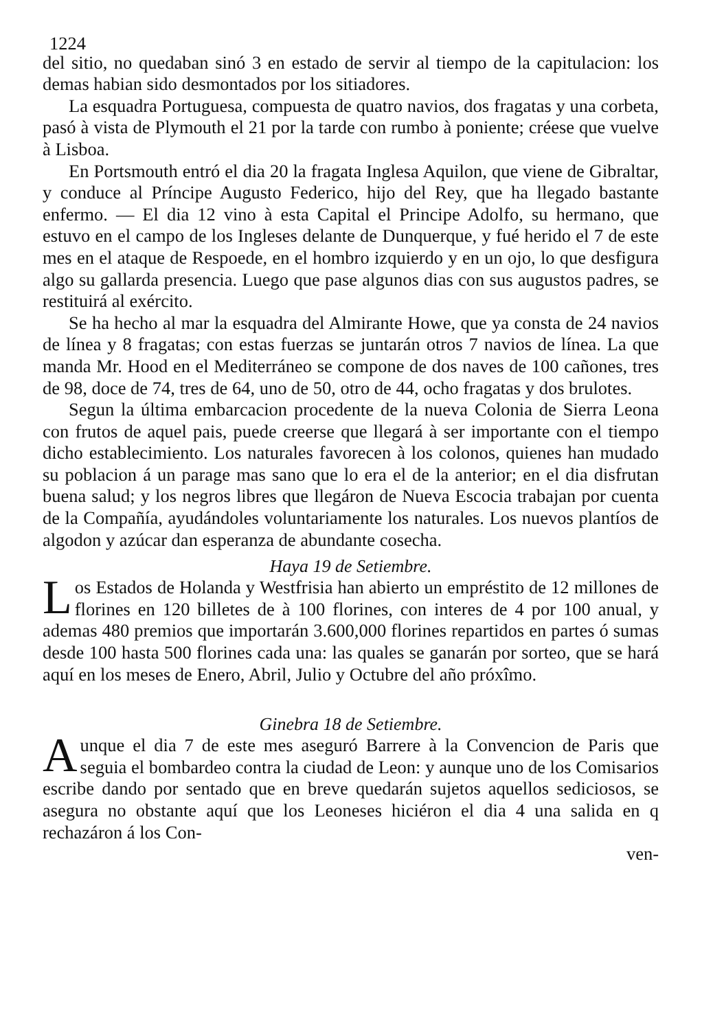1224
del sitio, no quedaban sinó 3 en estado de servir al tiempo de la capitulacion: los demas habian sido desmontados por los sitiadores.
La esquadra Portuguesa, compuesta de quatro navios, dos fragatas y una corbeta, pasó à vista de Plymouth el 21 por la tarde con rumbo à poniente; créese que vuelve à Lisboa.
En Portsmouth entró el dia 20 la fragata Inglesa Aquilon, que viene de Gibraltar, y conduce al Príncipe Augusto Federico, hijo del Rey, que ha llegado bastante enfermo. — El dia 12 vino à esta Capital el Principe Adolfo, su hermano, que estuvo en el campo de los Ingleses delante de Dunquerque, y fué herido el 7 de este mes en el ataque de Respoede, en el hombro izquierdo y en un ojo, lo que desfigura algo su gallarda presencia. Luego que pase algunos dias con sus augustos padres, se restituirá al exército.
Se ha hecho al mar la esquadra del Almirante Howe, que ya consta de 24 navios de línea y 8 fragatas; con estas fuerzas se juntarán otros 7 navios de línea. La que manda Mr. Hood en el Mediterráneo se compone de dos naves de 100 cañones, tres de 98, doce de 74, tres de 64, uno de 50, otro de 44, ocho fragatas y dos brulotes.
Segun la última embarcacion procedente de la nueva Colonia de Sierra Leona con frutos de aquel pais, puede creerse que llegará à ser importante con el tiempo dicho establecimiento. Los naturales favorecen à los colonos, quienes han mudado su poblacion á un parage mas sano que lo era el de la anterior; en el dia disfrutan buena salud; y los negros libres que llegáron de Nueva Escocia trabajan por cuenta de la Compañía, ayudándoles voluntariamente los naturales. Los nuevos plantíos de algodon y azúcar dan esperanza de abundante cosecha.
Haya 19 de Setiembre.
Los Estados de Holanda y Westfrisia han abierto un empréstito de 12 millones de florines en 120 billetes de à 100 florines, con interes de 4 por 100 anual, y ademas 480 premios que importarán 3.600,000 florines repartidos en partes ó sumas desde 100 hasta 500 florines cada una: las quales se ganarán por sorteo, que se hará aquí en los meses de Enero, Abril, Julio y Octubre del año próxîmo.
Ginebra 18 de Setiembre.
Aunque el dia 7 de este mes aseguró Barrere à la Convencion de Paris que seguia el bombardeo contra la ciudad de Leon: y aunque uno de los Comisarios escribe dando por sentado que en breve quedarán sujetos aquellos sediciosos, se asegura no obstante aquí que los Leoneses hiciéron el dia 4 una salida en q rechazáron á los Con-
ven-